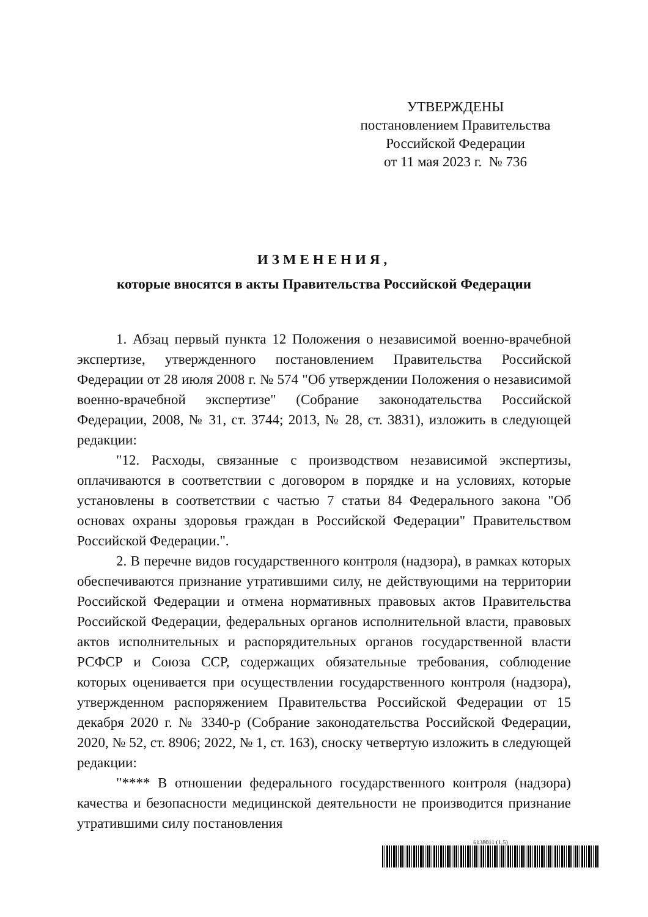УТВЕРЖДЕНЫ
постановлением Правительства
Российской Федерации
от 11 мая 2023 г. № 736
ИЗМЕНЕНИЯ,
которые вносятся в акты Правительства Российской Федерации
1. Абзац первый пункта 12 Положения о независимой военно-врачебной экспертизе, утвержденного постановлением Правительства Российской Федерации от 28 июля 2008 г. № 574 "Об утверждении Положения о независимой военно-врачебной экспертизе" (Собрание законодательства Российской Федерации, 2008, № 31, ст. 3744; 2013, № 28, ст. 3831), изложить в следующей редакции:
"12. Расходы, связанные с производством независимой экспертизы, оплачиваются в соответствии с договором в порядке и на условиях, которые установлены в соответствии с частью 7 статьи 84 Федерального закона "Об основах охраны здоровья граждан в Российской Федерации" Правительством Российской Федерации.".
2. В перечне видов государственного контроля (надзора), в рамках которых обеспечиваются признание утратившими силу, не действующими на территории Российской Федерации и отмена нормативных правовых актов Правительства Российской Федерации, федеральных органов исполнительной власти, правовых актов исполнительных и распорядительных органов государственной власти РСФСР и Союза ССР, содержащих обязательные требования, соблюдение которых оценивается при осуществлении государственного контроля (надзора), утвержденном распоряжением Правительства Российской Федерации от 15 декабря 2020 г. № 3340-р (Собрание законодательства Российской Федерации, 2020, № 52, ст. 8906; 2022, № 1, ст. 163), сноску четвертую изложить в следующей редакции:
"**** В отношении федерального государственного контроля (надзора) качества и безопасности медицинской деятельности не производится признание утратившими силу постановления
6138011 (1.5)